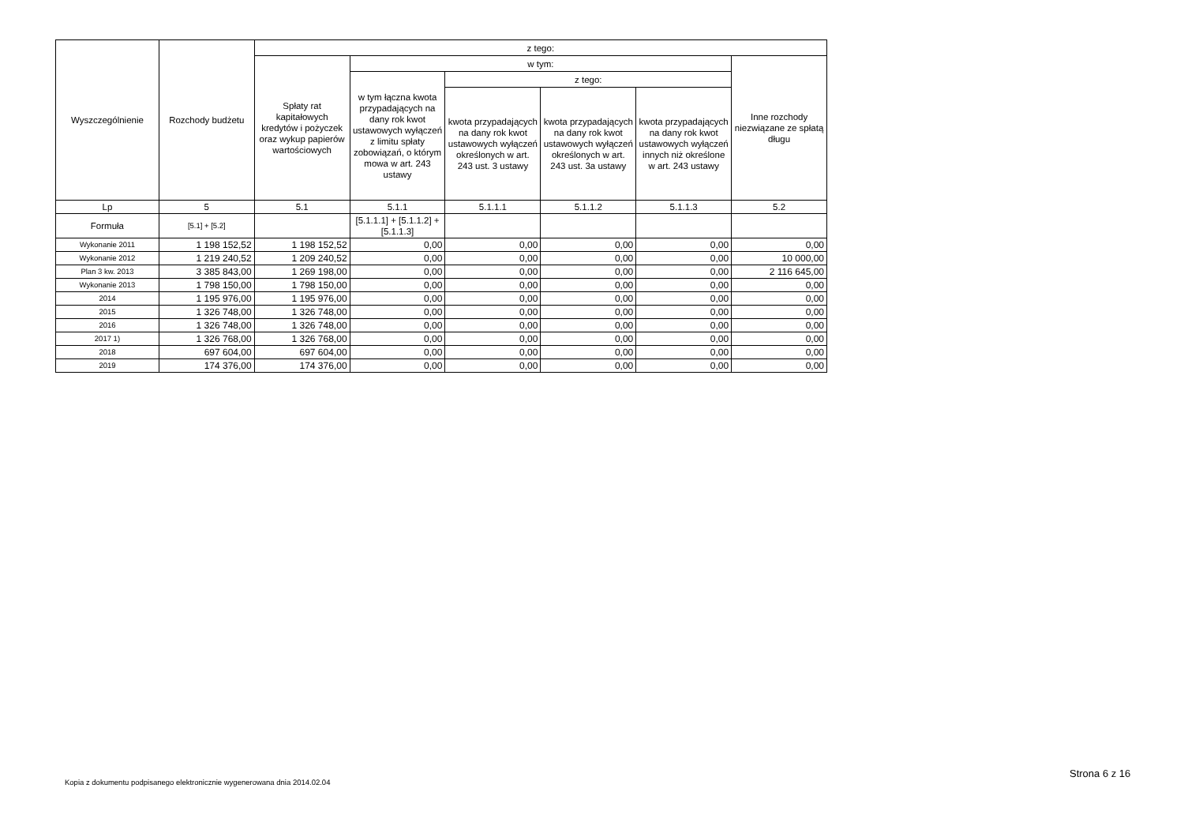| Wyszczególnienie | Rozchody budżetu | z tego: | | | | | |
| --- | --- | --- | --- | --- | --- | --- | --- |
| | | Spłaty rat kapitałowych kredytów i pożyczek oraz wykup papierów wartościowych | w tym: | | | | Inne rozchody niezwiązane ze spłatą długu |
| | | | w tym łączna kwota przypadających na dany rok kwot ustawowych wyłączeń z limitu spłaty zobowiązań, o którym mowa w art. 243 ustawy | z tego: | | | |
| | | | | kwota przypadających na dany rok kwot ustawowych wyłączeń określonych w art. 243 ust. 3 ustawy | kwota przypadających na dany rok kwot ustawowych wyłączeń określonych w art. 243 ust. 3a ustawy | kwota przypadających na dany rok kwot ustawowych wyłączeń innych niż określone w art. 243 ustawy | |
| Lp | 5 | 5.1 | 5.1.1 | 5.1.1.1 | 5.1.1.2 | 5.1.1.3 | 5.2 |
| Formuła | [5.1] + [5.2] | | [5.1.1.1] + [5.1.1.2] + [5.1.1.3] | | | | |
| Wykonanie 2011 | 1 198 152,52 | 1 198 152,52 | 0,00 | 0,00 | 0,00 | 0,00 | 0,00 |
| Wykonanie 2012 | 1 219 240,52 | 1 209 240,52 | 0,00 | 0,00 | 0,00 | 0,00 | 10 000,00 |
| Plan 3 kw. 2013 | 3 385 843,00 | 1 269 198,00 | 0,00 | 0,00 | 0,00 | 0,00 | 2 116 645,00 |
| Wykonanie 2013 | 1 798 150,00 | 1 798 150,00 | 0,00 | 0,00 | 0,00 | 0,00 | 0,00 |
| 2014 | 1 195 976,00 | 1 195 976,00 | 0,00 | 0,00 | 0,00 | 0,00 | 0,00 |
| 2015 | 1 326 748,00 | 1 326 748,00 | 0,00 | 0,00 | 0,00 | 0,00 | 0,00 |
| 2016 | 1 326 748,00 | 1 326 748,00 | 0,00 | 0,00 | 0,00 | 0,00 | 0,00 |
| 2017 1) | 1 326 768,00 | 1 326 768,00 | 0,00 | 0,00 | 0,00 | 0,00 | 0,00 |
| 2018 | 697 604,00 | 697 604,00 | 0,00 | 0,00 | 0,00 | 0,00 | 0,00 |
| 2019 | 174 376,00 | 174 376,00 | 0,00 | 0,00 | 0,00 | 0,00 | 0,00 |
Strona 6 z 16
Kopia z dokumentu podpisanego elektronicznie wygenerowana dnia 2014.02.04